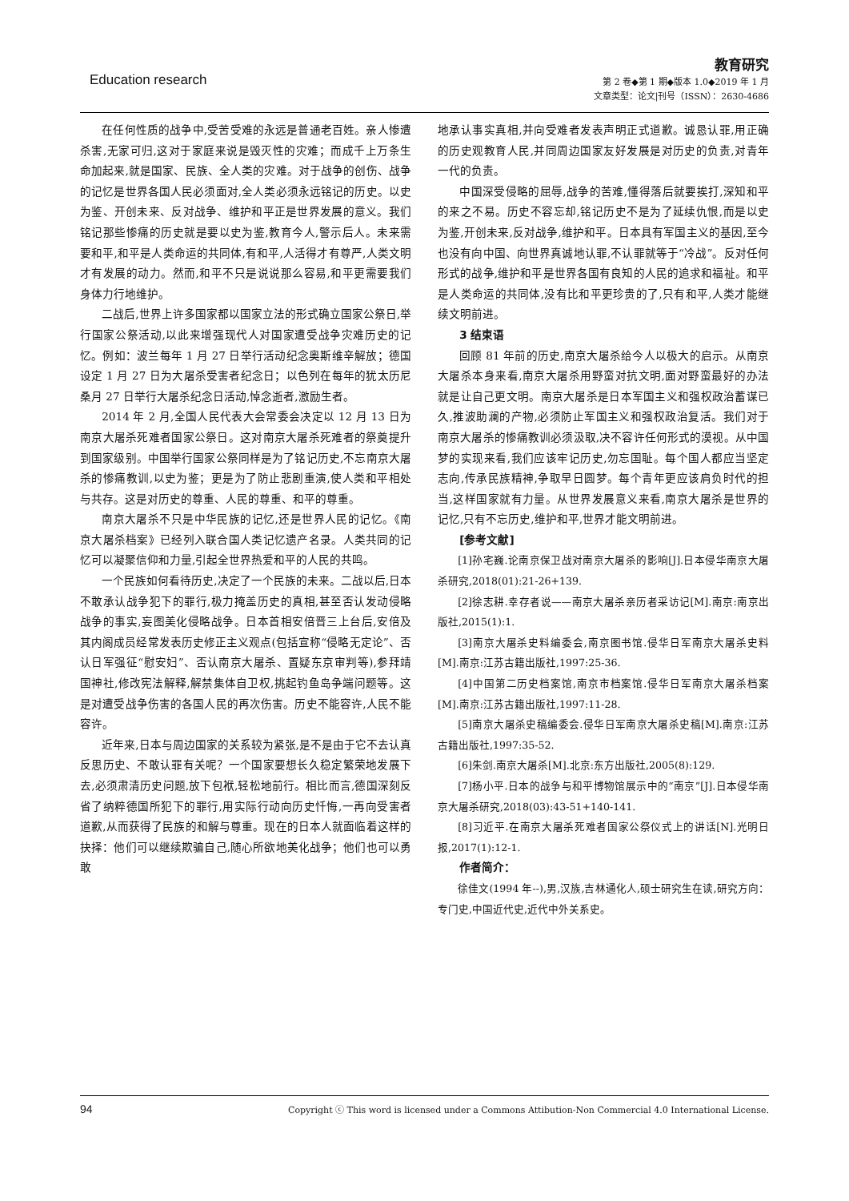Education research
教育研究
第 2 卷◆第 1 期◆版本 1.0◆2019 年 1 月
文章类型：论文|刊号（ISSN）：2630-4686
在任何性质的战争中,受苦受难的永远是普通老百姓。亲人惨遭杀害,无家可归,这对于家庭来说是毁灭性的灾难；而成千上万条生命加起来,就是国家、民族、全人类的灾难。对于战争的创伤、战争的记忆是世界各国人民必须面对,全人类必须永远铭记的历史。以史为鉴、开创未来、反对战争、维护和平正是世界发展的意义。我们铭记那些惨痛的历史就是要以史为鉴,教育今人,警示后人。未来需要和平,和平是人类命运的共同体,有和平,人活得才有尊严,人类文明才有发展的动力。然而,和平不只是说说那么容易,和平更需要我们身体力行地维护。
二战后,世界上许多国家都以国家立法的形式确立国家公祭日,举行国家公祭活动,以此来增强现代人对国家遭受战争灾难历史的记忆。例如：波兰每年 1 月 27 日举行活动纪念奥斯维辛解放；德国设定 1 月 27 日为大屠杀受害者纪念日；以色列在每年的犹太历尼桑月 27 日举行大屠杀纪念日活动,悼念逝者,激励生者。
2014 年 2 月,全国人民代表大会常委会决定以 12 月 13 日为南京大屠杀死难者国家公祭日。这对南京大屠杀死难者的祭奠提升到国家级别。中国举行国家公祭同样是为了铭记历史,不忘南京大屠杀的惨痛教训,以史为鉴；更是为了防止悲剧重演,使人类和平相处与共存。这是对历史的尊重、人民的尊重、和平的尊重。
南京大屠杀不只是中华民族的记忆,还是世界人民的记忆。《南京大屠杀档案》已经列入联合国人类记忆遗产名录。人类共同的记忆可以凝聚信仰和力量,引起全世界热爱和平的人民的共鸣。
一个民族如何看待历史,决定了一个民族的未来。二战以后,日本不敢承认战争犯下的罪行,极力掩盖历史的真相,甚至否认发动侵略战争的事实,妄图美化侵略战争。日本首相安倍晋三上台后,安倍及其内阁成员经常发表历史修正主义观点(包括宣称“侵略无定论”、否认日军强征“慰安妇”、否认南京大屠杀、置疑东京审判等),参拜靖国神社,修改宪法解释,解禁集体自卫权,挑起钓鱼岛争端问题等。这是对遭受战争伤害的各国人民的再次伤害。历史不能容许,人民不能容许。
近年来,日本与周边国家的关系较为紧张,是不是由于它不去认真反思历史、不敢认罪有关呢？一个国家要想长久稳定繁荣地发展下去,必须肃清历史问题,放下包袱,轻松地前行。相比而言,德国深刻反省了纳粹德国所犯下的罪行,用实际行动向历史忏悔,一再向受害者道歉,从而获得了民族的和解与尊重。现在的日本人就面临着这样的抉择：他们可以继续欺骗自己,随心所欲地美化战争；他们也可以勇敢
地承认事实真相,并向受难者发表声明正式道歉。诚恳认罪,用正确的历史观教育人民,并同周边国家友好发展是对历史的负责,对青年一代的负责。
中国深受侵略的屈辱,战争的苦难,懂得落后就要挨打,深知和平的来之不易。历史不容忘却,铭记历史不是为了延续仇恨,而是以史为鉴,开创未来,反对战争,维护和平。日本具有军国主义的基因,至今也没有向中国、向世界真诚地认罪,不认罪就等于“冷战”。反对任何形式的战争,维护和平是世界各国有良知的人民的追求和福祉。和平是人类命运的共同体,没有比和平更珍贵的了,只有和平,人类才能继续文明前进。
3 结束语
回顾 81 年前的历史,南京大屠杀给今人以极大的启示。从南京大屠杀本身来看,南京大屠杀用野蛮对抗文明,面对野蛮最好的办法就是让自己更文明。南京大屠杀是日本军国主义和强权政治蓄谋已久,推波助澜的产物,必须防止军国主义和强权政治复活。我们对于南京大屠杀的惨痛教训必须汲取,决不容许任何形式的漠视。从中国梦的实现来看,我们应该牢记历史,勿忘国耻。每个国人都应当坚定志向,传承民族精神,争取早日圆梦。每个青年更应该肩负时代的担当,这样国家就有力量。从世界发展意义来看,南京大屠杀是世界的记忆,只有不忘历史,维护和平,世界才能文明前进。
[参考文献]
[1]孙宅巍.论南京保卫战对南京大屠杀的影响[J].日本侵华南京大屠杀研究,2018(01):21-26+139.
[2]徐志耕.幸存者说——南京大屠杀亲历者采访记[M].南京:南京出版社,2015(1):1.
[3]南京大屠杀史料编委会,南京图书馆.侵华日军南京大屠杀史料[M].南京:江苏古籍出版社,1997:25-36.
[4]中国第二历史档案馆,南京市档案馆.侵华日军南京大屠杀档案[M].南京:江苏古籍出版社,1997:11-28.
[5]南京大屠杀史稿编委会.侵华日军南京大屠杀史稿[M].南京:江苏古籍出版社,1997:35-52.
[6]朱剑.南京大屠杀[M].北京:东方出版社,2005(8):129.
[7]杨小平.日本的战争与和平博物馆展示中的“南京”[J].日本侵华南京大屠杀研究,2018(03):43-51+140-141.
[8]习近平.在南京大屠杀死难者国家公祭仪式上的讲话[N].光明日报,2017(1):12-1.
作者简介：
徐佳文(1994 年--),男,汉族,吉林通化人,硕士研究生在读,研究方向：专门史,中国近代史,近代中外关系史。
94 Copyright ⓒ This word is licensed under a Commons Attibution-Non Commercial 4.0 International License.